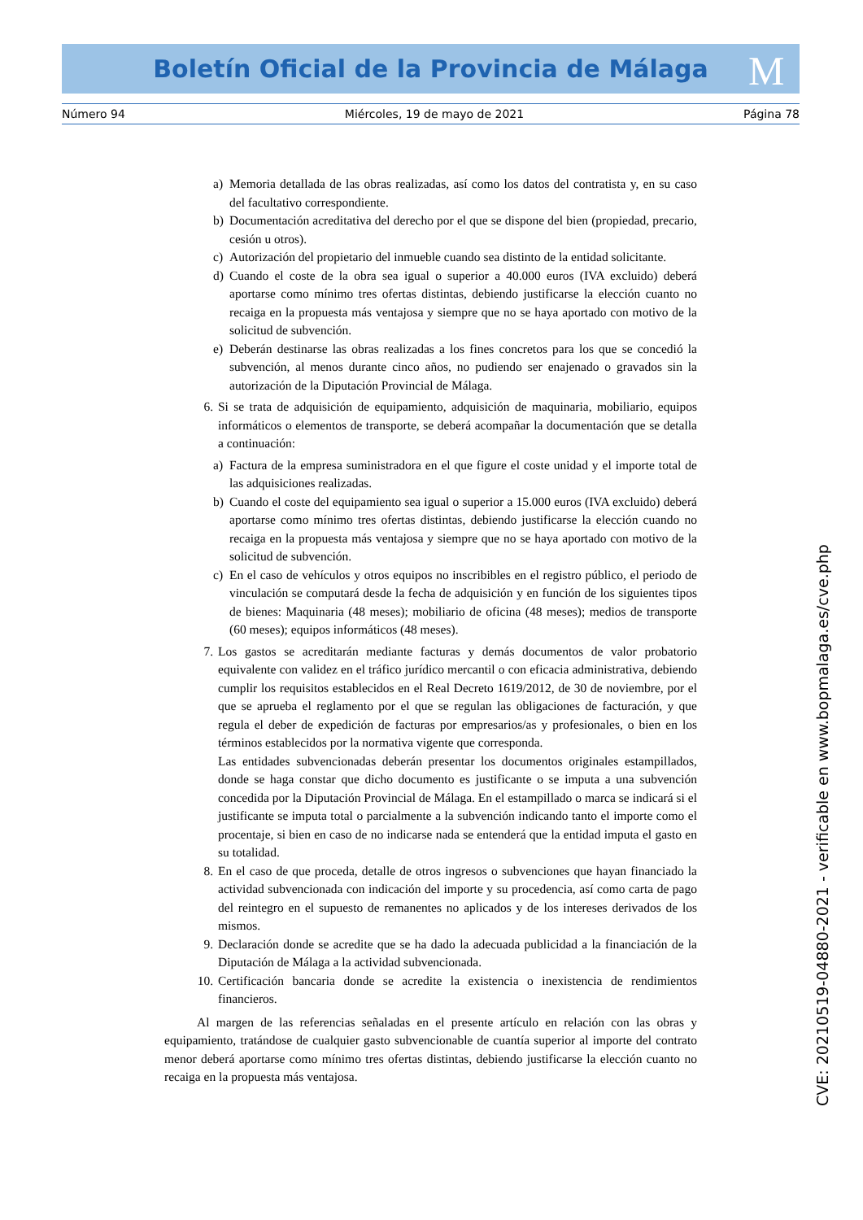Boletín Oficial de la Provincia de Málaga M
Número 94 Miércoles, 19 de mayo de 2021 Página 78
a) Memoria detallada de las obras realizadas, así como los datos del contratista y, en su caso del facultativo correspondiente.
b) Documentación acreditativa del derecho por el que se dispone del bien (propiedad, precario, cesión u otros).
c) Autorización del propietario del inmueble cuando sea distinto de la entidad solicitante.
d) Cuando el coste de la obra sea igual o superior a 40.000 euros (IVA excluido) deberá aportarse como mínimo tres ofertas distintas, debiendo justificarse la elección cuanto no recaiga en la propuesta más ventajosa y siempre que no se haya aportado con motivo de la solicitud de subvención.
e) Deberán destinarse las obras realizadas a los fines concretos para los que se concedió la subvención, al menos durante cinco años, no pudiendo ser enajenado o gravados sin la autorización de la Diputación Provincial de Málaga.
6. Si se trata de adquisición de equipamiento, adquisición de maquinaria, mobiliario, equipos informáticos o elementos de transporte, se deberá acompañar la documentación que se detalla a continuación:
a) Factura de la empresa suministradora en el que figure el coste unidad y el importe total de las adquisiciones realizadas.
b) Cuando el coste del equipamiento sea igual o superior a 15.000 euros (IVA excluido) deberá aportarse como mínimo tres ofertas distintas, debiendo justificarse la elección cuando no recaiga en la propuesta más ventajosa y siempre que no se haya aportado con motivo de la solicitud de subvención.
c) En el caso de vehículos y otros equipos no inscribibles en el registro público, el periodo de vinculación se computará desde la fecha de adquisición y en función de los siguientes tipos de bienes: Maquinaria (48 meses); mobiliario de oficina (48 meses); medios de transporte (60 meses); equipos informáticos (48 meses).
7. Los gastos se acreditarán mediante facturas y demás documentos de valor probatorio equivalente con validez en el tráfico jurídico mercantil o con eficacia administrativa, debiendo cumplir los requisitos establecidos en el Real Decreto 1619/2012, de 30 de noviembre, por el que se aprueba el reglamento por el que se regulan las obligaciones de facturación, y que regula el deber de expedición de facturas por empresarios/as y profesionales, o bien en los términos establecidos por la normativa vigente que corresponda.
Las entidades subvencionadas deberán presentar los documentos originales estampillados, donde se haga constar que dicho documento es justificante o se imputa a una subvención concedida por la Diputación Provincial de Málaga. En el estampillado o marca se indicará si el justificante se imputa total o parcialmente a la subvención indicando tanto el importe como el procentaje, si bien en caso de no indicarse nada se entenderá que la entidad imputa el gasto en su totalidad.
8. En el caso de que proceda, detalle de otros ingresos o subvenciones que hayan financiado la actividad subvencionada con indicación del importe y su procedencia, así como carta de pago del reintegro en el supuesto de remanentes no aplicados y de los intereses derivados de los mismos.
9. Declaración donde se acredite que se ha dado la adecuada publicidad a la financiación de la Diputación de Málaga a la actividad subvencionada.
10. Certificación bancaria donde se acredite la existencia o inexistencia de rendimientos financieros.
Al margen de las referencias señaladas en el presente artículo en relación con las obras y equipamiento, tratándose de cualquier gasto subvencionable de cuantía superior al importe del contrato menor deberá aportarse como mínimo tres ofertas distintas, debiendo justificarse la elección cuanto no recaiga en la propuesta más ventajosa.
CVE: 20210519-04880-2021 - verificable en www.bopmalaga.es/cve.php